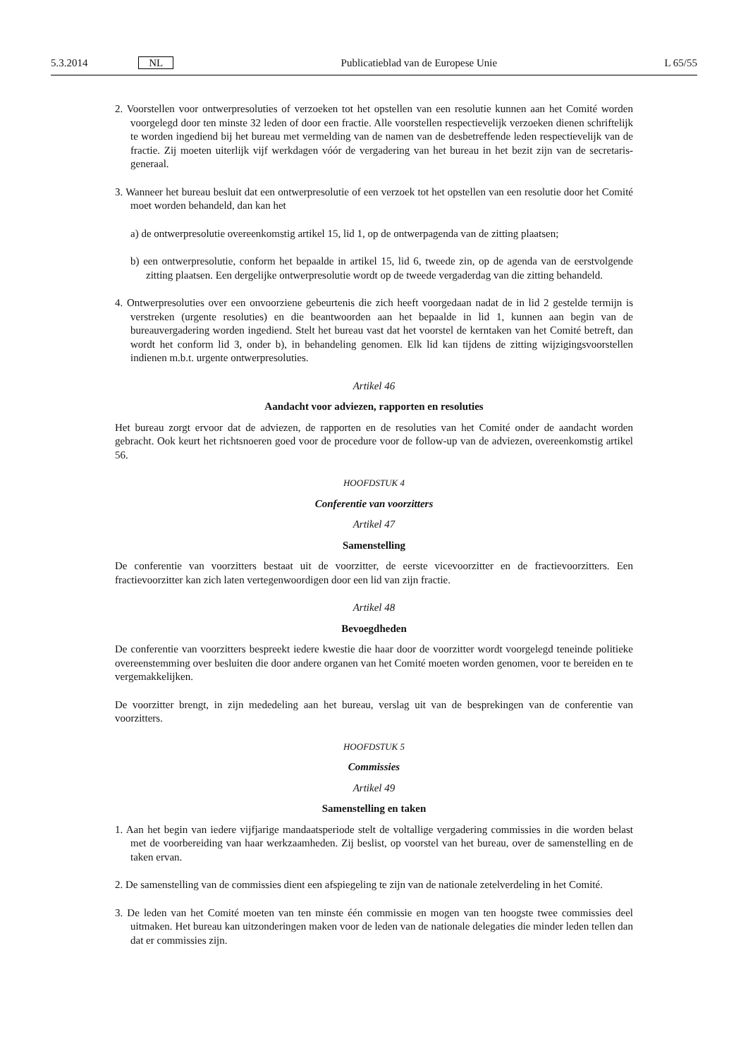5.3.2014 NL Publicatieblad van de Europese Unie L 65/55
2. Voorstellen voor ontwerpresoluties of verzoeken tot het opstellen van een resolutie kunnen aan het Comité worden voorgelegd door ten minste 32 leden of door een fractie. Alle voorstellen respectievelijk verzoeken dienen schriftelijk te worden ingediend bij het bureau met vermelding van de namen van de desbetreffende leden respectievelijk van de fractie. Zij moeten uiterlijk vijf werkdagen vóór de vergadering van het bureau in het bezit zijn van de secretaris-generaal.
3. Wanneer het bureau besluit dat een ontwerpresolutie of een verzoek tot het opstellen van een resolutie door het Comité moet worden behandeld, dan kan het
a) de ontwerpresolutie overeenkomstig artikel 15, lid 1, op de ontwerpagenda van de zitting plaatsen;
b) een ontwerpresolutie, conform het bepaalde in artikel 15, lid 6, tweede zin, op de agenda van de eerstvolgende zitting plaatsen. Een dergelijke ontwerpresolutie wordt op de tweede vergaderdag van die zitting behandeld.
4. Ontwerpresoluties over een onvoorziene gebeurtenis die zich heeft voorgedaan nadat de in lid 2 gestelde termijn is verstreken (urgente resoluties) en die beantwoorden aan het bepaalde in lid 1, kunnen aan begin van de bureauvergadering worden ingediend. Stelt het bureau vast dat het voorstel de kerntaken van het Comité betreft, dan wordt het conform lid 3, onder b), in behandeling genomen. Elk lid kan tijdens de zitting wijzigingsvoorstellen indienen m.b.t. urgente ontwerpresoluties.
Artikel 46
Aandacht voor adviezen, rapporten en resoluties
Het bureau zorgt ervoor dat de adviezen, de rapporten en de resoluties van het Comité onder de aandacht worden gebracht. Ook keurt het richtsnoeren goed voor de procedure voor de follow-up van de adviezen, overeenkomstig artikel 56.
HOOFDSTUK 4
Conferentie van voorzitters
Artikel 47
Samenstelling
De conferentie van voorzitters bestaat uit de voorzitter, de eerste vicevoorzitter en de fractievoorzitters. Een fractievoorzitter kan zich laten vertegenwoordigen door een lid van zijn fractie.
Artikel 48
Bevoegdheden
De conferentie van voorzitters bespreekt iedere kwestie die haar door de voorzitter wordt voorgelegd teneinde politieke overeenstemming over besluiten die door andere organen van het Comité moeten worden genomen, voor te bereiden en te vergemakkelijken.
De voorzitter brengt, in zijn mededeling aan het bureau, verslag uit van de besprekingen van de conferentie van voorzitters.
HOOFDSTUK 5
Commissies
Artikel 49
Samenstelling en taken
1. Aan het begin van iedere vijfjarige mandaatsperiode stelt de voltallige vergadering commissies in die worden belast met de voorbereiding van haar werkzaamheden. Zij beslist, op voorstel van het bureau, over de samenstelling en de taken ervan.
2. De samenstelling van de commissies dient een afspiegeling te zijn van de nationale zetelverdeling in het Comité.
3. De leden van het Comité moeten van ten minste één commissie en mogen van ten hoogste twee commissies deel uitmaken. Het bureau kan uitzonderingen maken voor de leden van de nationale delegaties die minder leden tellen dan dat er commissies zijn.